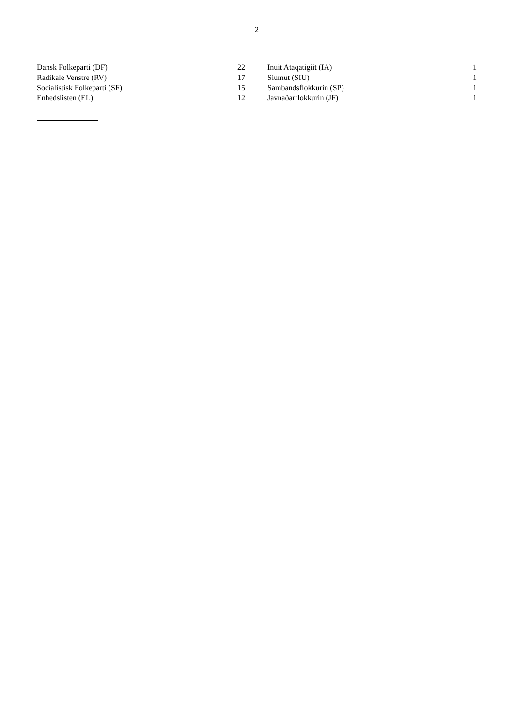2
| Dansk Folkeparti (DF) | 22 | | Inuit Ataqatigiit (IA) | 1 |
| Radikale Venstre (RV) | 17 | | Siumut (SIU) | 1 |
| Socialistisk Folkeparti (SF) | 15 | | Sambandsflokkurin (SP) | 1 |
| Enhedslisten (EL) | 12 | | Javnaðarflokkurin (JF) | 1 |